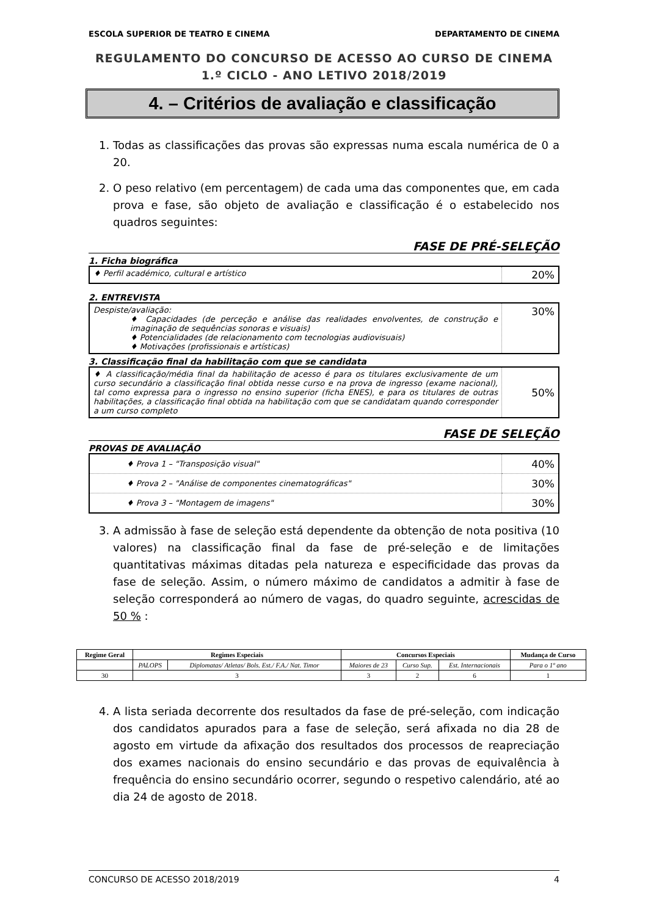ESCOLA SUPERIOR DE TEATRO E CINEMA DEPARTAMENTO DE CINEMA
REGULAMENTO DO CONCURSO DE ACESSO AO CURSO DE CINEMA
1.º CICLO - ANO LETIVO 2018/2019
4. – Critérios de avaliação e classificação
1. Todas as classificações das provas são expressas numa escala numérica de 0 a 20.
2. O peso relativo (em percentagem) de cada uma das componentes que, em cada prova e fase, são objeto de avaliação e classificação é o estabelecido nos quadros seguintes:
FASE DE PRÉ-SELEÇÃO
1. Ficha biográfica
| ♦ Perfil académico, cultural e artístico | 20% |
2. ENTREVISTA
| Despiste/avaliação: ♦ Capacidades (de perceção e análise das realidades envolventes, de construção e imaginação de sequências sonoras e visuais) ♦ Potencialidades (de relacionamento com tecnologias audiovisuais) ♦ Motivações (profissionais e artísticas) | 30% |
3. Classificação final da habilitação com que se candidata
| ♦ A classificação/média final da habilitação de acesso é para os titulares exclusivamente de um curso secundário a classificação final obtida nesse curso e na prova de ingresso (exame nacional), tal como expressa para o ingresso no ensino superior (ficha ENES), e para os titulares de outras habilitações, a classificação final obtida na habilitação com que se candidatam quando corresponder a um curso completo | 50% |
FASE DE SELEÇÃO
PROVAS DE AVALIAÇÃO
| ♦ Prova 1 – "Transposição visual" | 40% |
| ♦ Prova 2 – "Análise de componentes cinematográficas" | 30% |
| ♦ Prova 3 – "Montagem de imagens" | 30% |
3. A admissão à fase de seleção está dependente da obtenção de nota positiva (10 valores) na classificação final da fase de pré-seleção e de limitações quantitativas máximas ditadas pela natureza e especificidade das provas da fase de seleção. Assim, o número máximo de candidatos a admitir à fase de seleção corresponderá ao número de vagas, do quadro seguinte, acrescidas de 50 % :
| Regime Geral | Regimes Especiais | | Concursos Especiais | | | Mudança de Curso |
| --- | --- | --- | --- | --- | --- | --- |
| | PALOPS | Diplomatas/ Atletas/ Bols. Est./ F.A./ Nat. Timor | Maiores de 23 | Curso Sup. | Est. Internacionais | Para o 1º ano |
| 30 | 3 | | 3 | 2 | 6 | 1 |
4. A lista seriada decorrente dos resultados da fase de pré-seleção, com indicação dos candidatos apurados para a fase de seleção, será afixada no dia 28 de agosto em virtude da afixação dos resultados dos processos de reapreciação dos exames nacionais do ensino secundário e das provas de equivalência à frequência do ensino secundário ocorrer, segundo o respetivo calendário, até ao dia 24 de agosto de 2018.
CONCURSO DE ACESSO 2018/2019 4